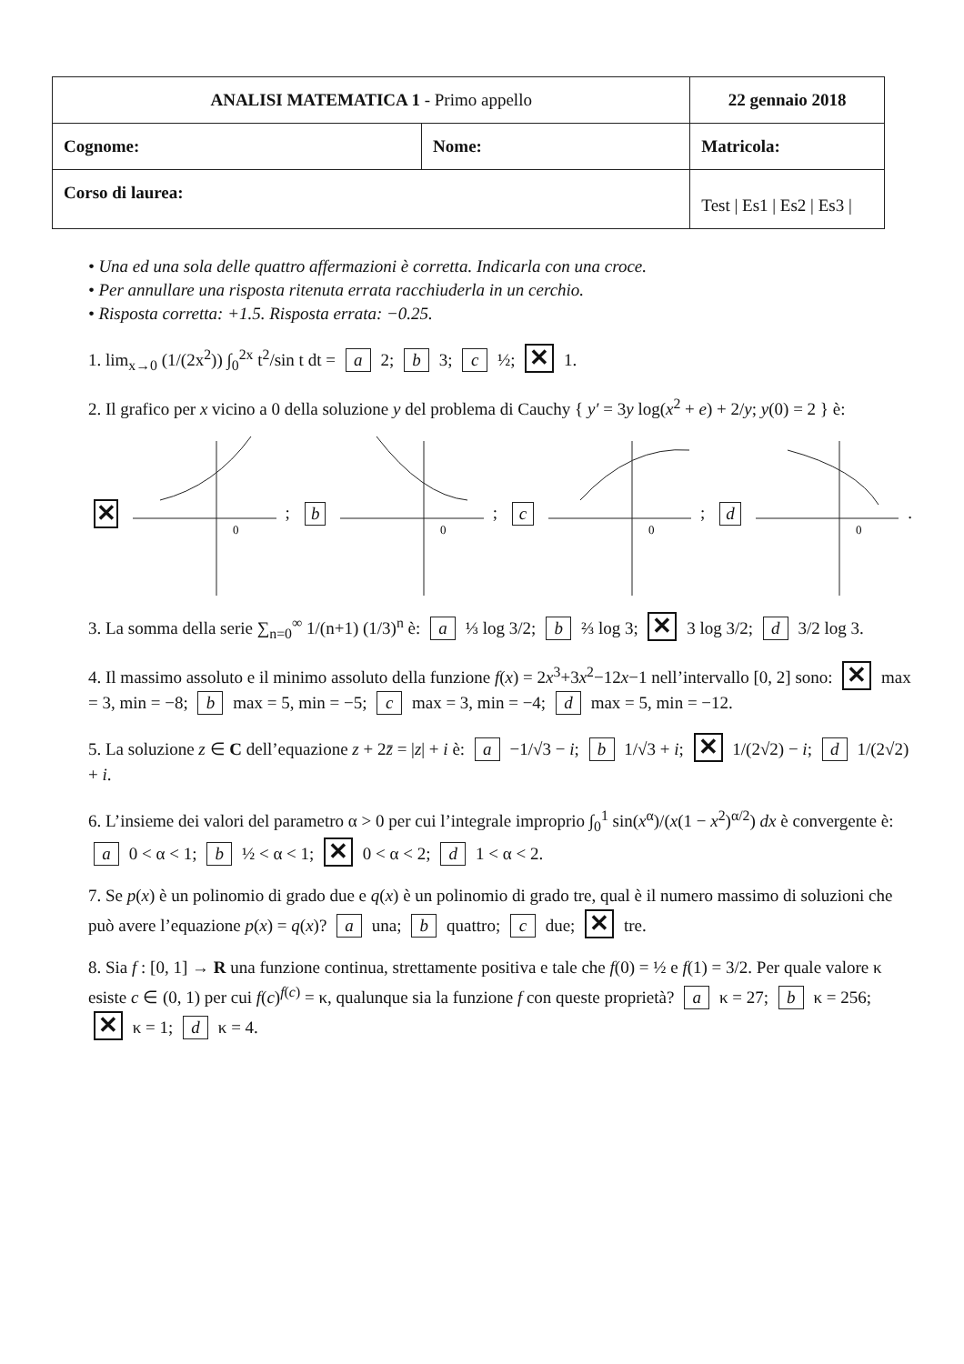| ANALISI MATEMATICA 1 - Primo appello | | 22 gennaio 2018 |
| Cognome: | Nome: | Matricola: |
| Corso di laurea: | | Test / Es1 / Es2 / Es3 / |
• Una ed una sola delle quattro affermazioni è corretta. Indicarla con una croce.
• Per annullare una risposta ritenuta errata racchiuderla in un cerchio.
• Risposta corretta: +1.5. Risposta errata: −0.25.
1. lim<sub>x→0</sub> (1/(2x<sup>2</sup>)) ∫<sub>0</sub><sup>2x</sup> t<sup>2</sup>/sin t dt = a 2; b 3; c ½; ✕ 1.
2. Il grafico per x vicino a 0 della soluzione y del problema di Cauchy { y′ = 3y log(x<sup>2</sup> + e) + 2/y; y(0) = 2 } è:
✕
0
; b
0
; c
0
; d
0
.
3. La somma della serie ∑<sub>n=0</sub><sup>∞</sup> 1/(n+1) (1/3)<sup>n</sup> è: a ⅓ log 3/2; b ⅔ log 3; ✕ 3 log 3/2; d 3/2 log 3.
4. Il massimo assoluto e il minimo assoluto della funzione f(x) = 2x<sup>3</sup>+3x<sup>2</sup>−12x−1 nell’intervallo [0, 2] sono: ✕ max = 3, min = −8; b max = 5, min = −5; c max = 3, min = −4; d max = 5, min = −12.
5. La soluzione z ∈ C dell’equazione z + 2z̄ = |z| + i è: a −1/√3 − i; b 1/√3 + i; ✕ 1/(2√2) − i; d 1/(2√2) + i.
6. L’insieme dei valori del parametro α > 0 per cui l’integrale improprio ∫<sub>0</sub><sup>1</sup> sin(x<sup>α</sup>)/(x(1 − x<sup>2</sup>)<sup>α/2</sup>) dx è convergente è: a 0 < α < 1; b ½ < α < 1; ✕ 0 < α < 2; d 1 < α < 2.
7. Se p(x) è un polinomio di grado due e q(x) è un polinomio di grado tre, qual è il numero massimo di soluzioni che può avere l’equazione p(x) = q(x)? a una; b quattro; c due; ✕ tre.
8. Sia f : [0, 1] → R una funzione continua, strettamente positiva e tale che f(0) = ½ e f(1) = 3/2. Per quale valore κ esiste c ∈ (0, 1) per cui f(c)<sup>f(c)</sup> = κ, qualunque sia la funzione f con queste proprietà? a κ = 27; b κ = 256; ✕ κ = 1; d κ = 4.